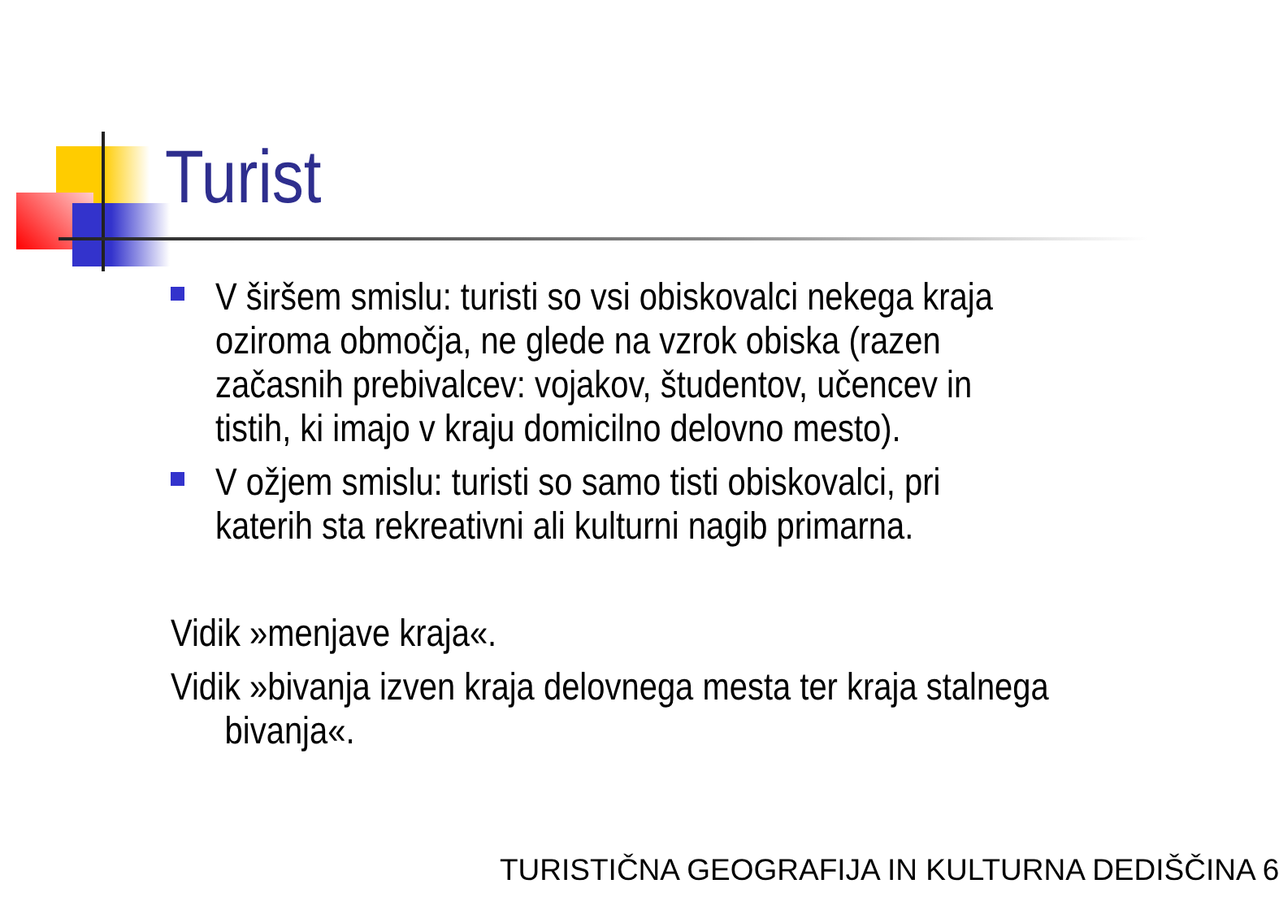Turist
V širšem smislu: turisti so vsi obiskovalci nekega kraja oziroma območja, ne glede na vzrok obiska (razen začasnih prebivalcev: vojakov, študentov, učencev in tistih, ki imajo v kraju domicilno delovno mesto).
V ožjem smislu: turisti so samo tisti obiskovalci, pri katerih sta rekreativni ali kulturni nagib primarna.
Vidik »menjave kraja«.
Vidik »bivanja izven kraja delovnega mesta ter kraja stalnega
bivanja«.
TURISTIČNA GEOGRAFIJA IN KULTURNA DEDIŠČINA 6